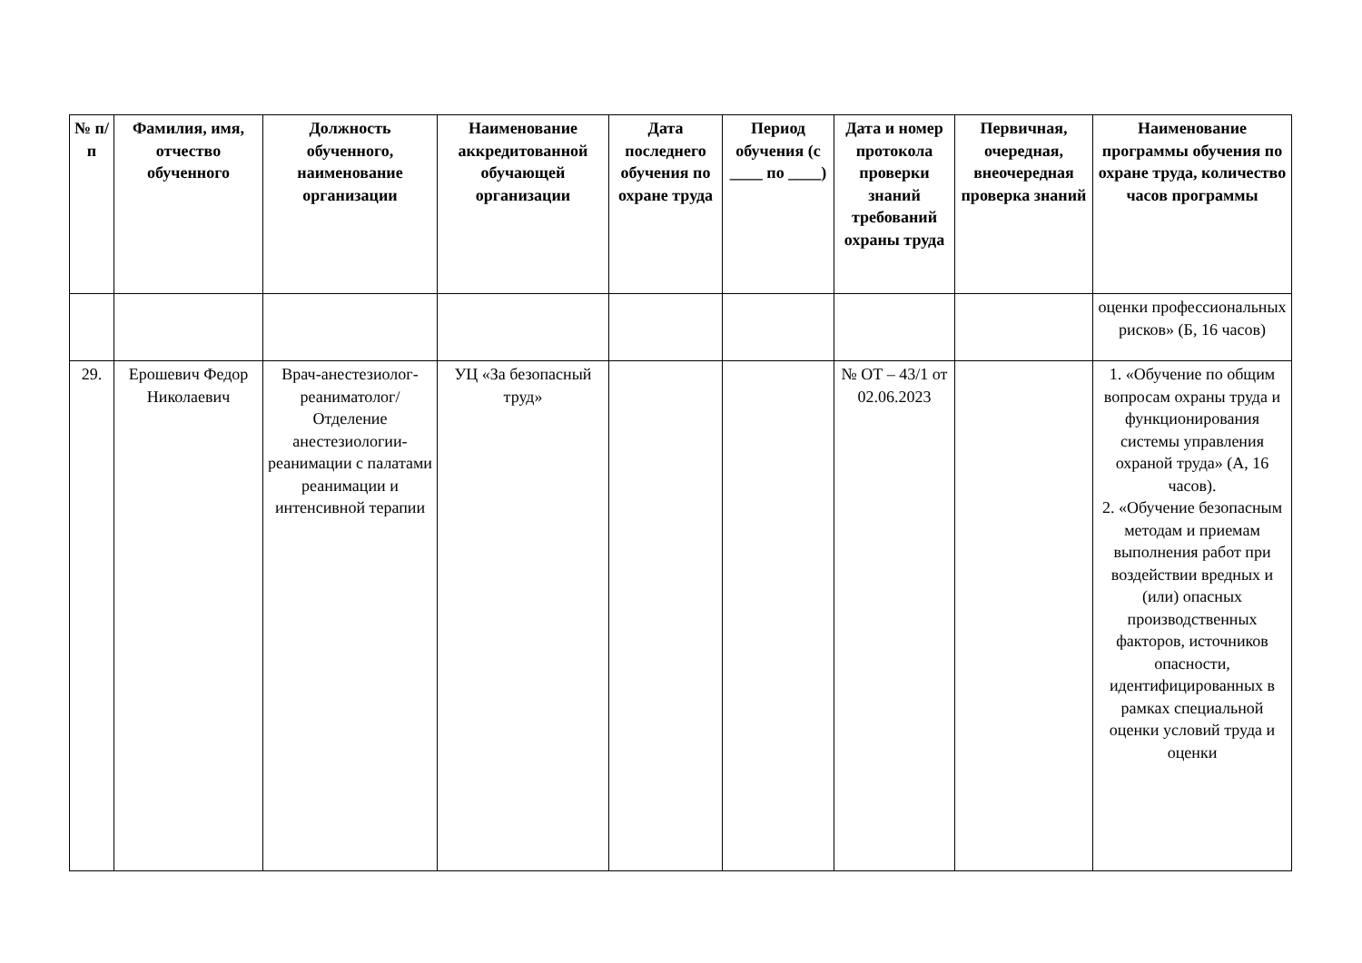| № п/п | Фамилия, имя, отчество обученного | Должность обученного, наименование организации | Наименование аккредитованной обучающей организации | Дата последнего обучения по охране труда | Период обучения (с ____ по ____) | Дата и номер протокола проверки знаний требований охраны труда | Первичная, очередная, внеочередная проверка знаний | Наименование программы обучения по охране труда, количество часов программы |
| --- | --- | --- | --- | --- | --- | --- | --- | --- |
| | | | | | | | | оценки профессиональных рисков» (Б, 16 часов) |
| 29. | Ерошевич Федор Николаевич | Врач-анестезиолог-реаниматолог/ Отделение анестезиологии-реанимации с палатами реанимации и интенсивной терапии | УЦ «За безопасный труд» | | | № ОТ – 43/1 от 02.06.2023 | | 1. «Обучение по общим вопросам охраны труда и функционирования системы управления охраной труда» (А, 16 часов). 2. «Обучение безопасным методам и приемам выполнения работ при воздействии вредных и (или) опасных производственных факторов, источников опасности, идентифицированных в рамках специальной оценки условий труда и оценки |